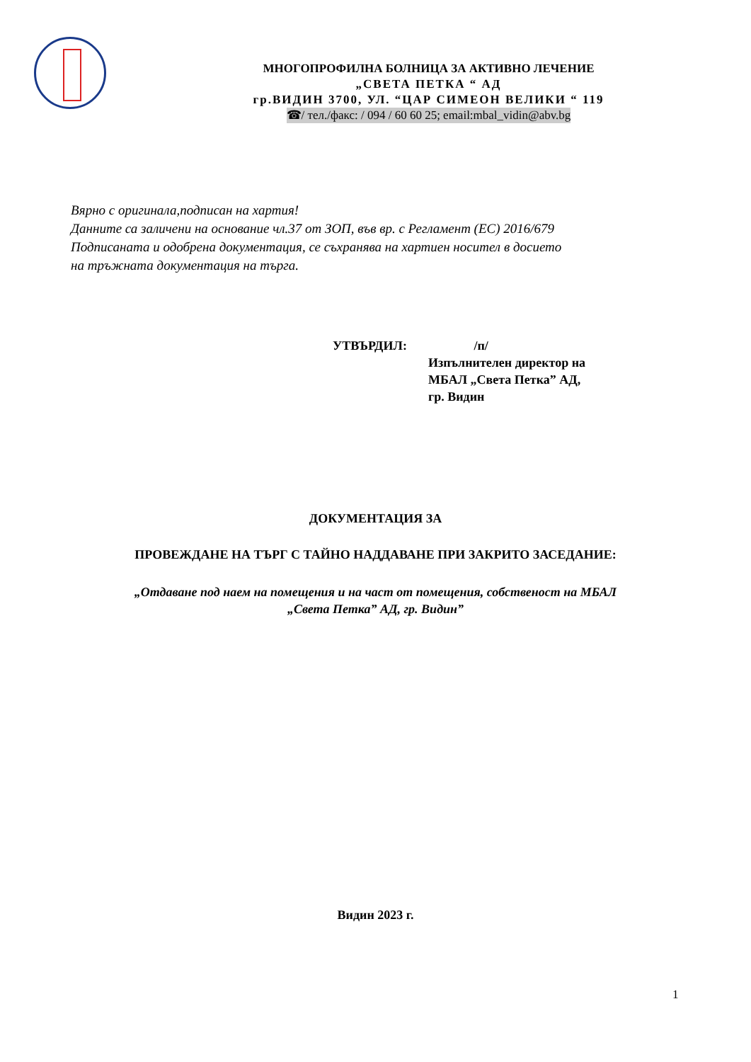МНОГОПРОФИЛНА БОЛНИЦА ЗА АКТИВНО ЛЕЧЕНИЕ
„СВЕТА ПЕТКА “ АД
гр.ВИДИН 3700, УЛ. “ЦАР СИМЕОН ВЕЛИКИ “ 119
☎/ тел./факс: / 094 / 60 60 25; email:mbal_vidin@abv.bg
Вярно с оригинала,подписан на хартия!
Данните са заличени на основание чл.37 от ЗОП, във вр. с Регламент (ЕС) 2016/679
Подписаната и одобрена документация, се съхранява на хартиен носител в досието
на тръжната документация на търга.
УТВЪРДИЛ: /п/
Изпълнителен директор на
МБАЛ „Света Петка” АД,
гр. Видин
ДОКУМЕНТАЦИЯ ЗА
ПРОВЕЖДАНЕ НА ТЪРГ С ТАЙНО НАДДАВАНЕ ПРИ ЗАКРИТО ЗАСЕДАНИЕ:
„Отдаване под наем на помещения и на част от помещения, собственост на МБАЛ
„Света Петка” АД, гр. Видин”
Видин 2023 г.
1